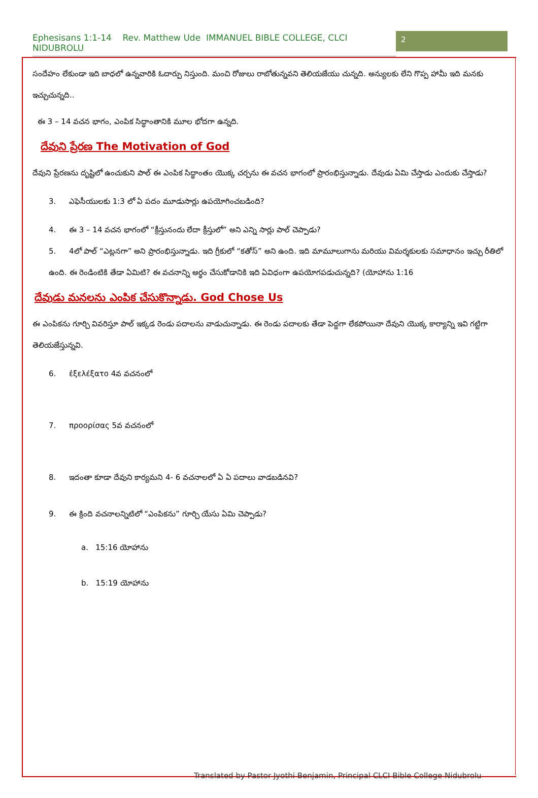Ephesisans 1:1-14 Rev. Matthew Ude IMMANUEL BIBLE COLLEGE, CLCI NIDUBROLU
2
సందేహం లేకుండా ఇది బాధలో ఉన్నవారికి ఓదార్పు నిస్తుంది. మంచి రోజులు రాబోతున్నవని తెలియజేయు చున్నది. అన్యులకు లేని గొప్ప హామీ ఇది మనకు ఇచ్చుచున్నది..
ఈ 3 – 14 వచన భాగం, ఎంపిక సిద్ధాంతానికి మూల భోదగా ఉన్నది.
దేవుని ప్రేరణ The Motivation of God
దేవుని ప్రేరణను దృష్టిలో ఉంచుకుని పాల్ ఈ ఎంపిక సిద్ధాంతం యొక్క చర్చను ఈ వచన భాగంలో ప్రారంభిస్తున్నాడు. దేవుడు ఏమి చేస్తాడు ఎందుకు చేస్తాడు?
3. ఎఫెసీయులకు 1:3 లో ఏ పదం మూడుసార్లు ఉపయోగించబడింది?
4. ఈ 3 – 14 వచన భాగంలో “క్రీస్తునందు లేదా క్రీస్తులో” అని ఎన్ని సార్లు పాల్ చెప్పాడు?
5. 4లో పాల్ “ఎట్లనగా” అని ప్రారంభిస్తున్నాడు. ఇది గ్రీకులో “కతోస్” అని ఉంది. ఇది మామూలుగాను మరియు విమర్శకులకు సమాధానం ఇచ్చు రీతిలో ఉంది. ఈ రెండింటికి తేడా ఏమిటి? ఈ వచనాన్ని అర్థం చేసుకోడానికి ఇది ఏవిధంగా ఉపయోగపడుచున్నది? (యోహాను 1:16
దేవుడు మనలను ఎంపిక చేసుకొన్నాడు. God Chose Us
ఈ ఎంపికను గూర్చి వివరిస్తూ పాల్ ఇక్కడ రెండు పదాలను వాడుచున్నాడు. ఈ రెండు పదాలకు తేడా పెద్దగా లేకపోయినా దేవుని యొక్క కార్యాన్ని ఇవి గట్టిగా తెలియజేస్తున్నవి.
6. ἐξελέξατο 4వ వచనంలో
7. προορίσας 5వ వచనంలో
8. ఇదంతా కూడా దేవుని కార్యమని 4- 6 వచనాలలో ఏ ఏ పదాలు వాడబడినవి?
9. ఈ క్రింది వచనాలన్నిటిలో “ఎంపికను” గూర్చి యేసు ఏమి చెప్పాడు?
a. 15:16 యోహాను
b. 15:19 యోహాను
Translated by Pastor Jyothi Benjamin, Principal CLCI Bible College Nidubrolu